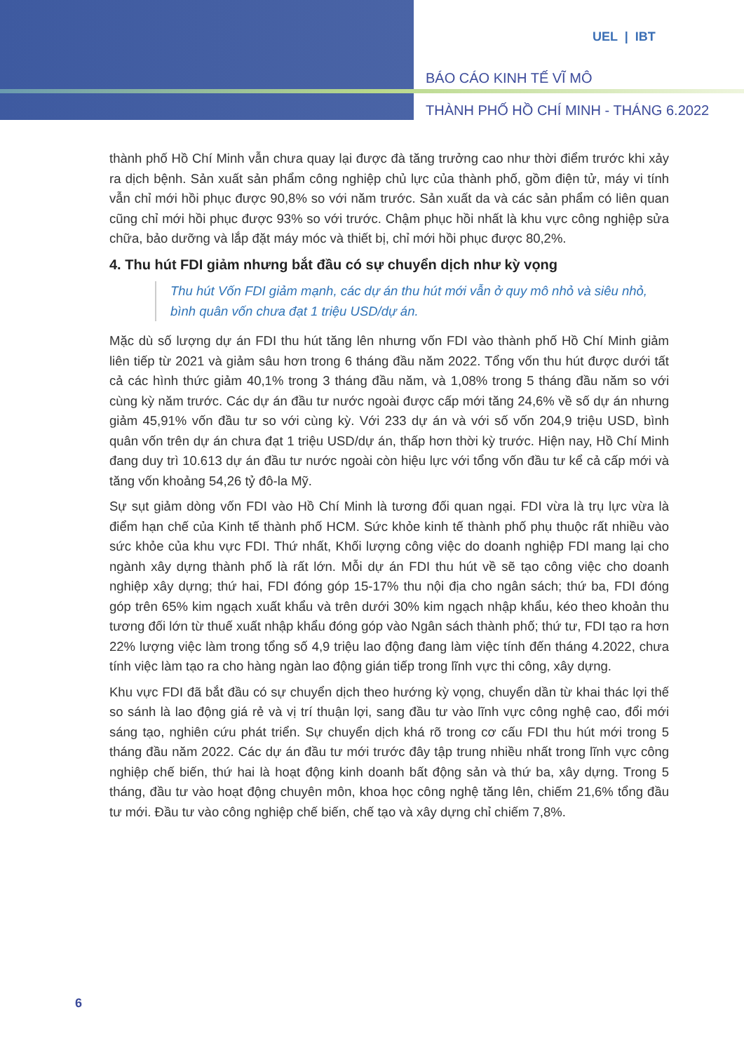UEL | IBT
BÁO CÁO KINH TẾ VĨ MÔ
THÀNH PHỐ HỒ CHÍ MINH - THÁNG 6.2022
thành phố Hồ Chí Minh vẫn chưa quay lại được đà tăng trưởng cao như thời điểm trước khi xảy ra dịch bệnh. Sản xuất sản phẩm công nghiệp chủ lực của thành phố, gồm điện tử, máy vi tính vẫn chỉ mới hồi phục được 90,8% so với năm trước. Sản xuất da và các sản phẩm có liên quan cũng chỉ mới hồi phục được 93% so với trước. Chậm phục hồi nhất là khu vực công nghiệp sửa chữa, bảo dưỡng và lắp đặt máy móc và thiết bị, chỉ mới hồi phục được 80,2%.
4. Thu hút FDI giảm nhưng bắt đầu có sự chuyển dịch như kỳ vọng
Thu hút Vốn FDI giảm mạnh, các dự án thu hút mới vẫn ở quy mô nhỏ và siêu nhỏ, bình quân vốn chưa đạt 1 triệu USD/dự án.
Mặc dù số lượng dự án FDI thu hút tăng lên nhưng vốn FDI vào thành phố Hồ Chí Minh giảm liên tiếp từ 2021 và giảm sâu hơn trong 6 tháng đầu năm 2022. Tổng vốn thu hút được dưới tất cả các hình thức giảm 40,1% trong 3 tháng đầu năm, và 1,08% trong 5 tháng đầu năm so với cùng kỳ năm trước. Các dự án đầu tư nước ngoài được cấp mới tăng 24,6% về số dự án nhưng giảm 45,91% vốn đầu tư so với cùng kỳ. Với 233 dự án và với số vốn 204,9 triệu USD, bình quân vốn trên dự án chưa đạt 1 triệu USD/dự án, thấp hơn thời kỳ trước. Hiện nay, Hồ Chí Minh đang duy trì 10.613 dự án đầu tư nước ngoài còn hiệu lực với tổng vốn đầu tư kể cả cấp mới và tăng vốn khoảng 54,26 tỷ đô-la Mỹ.
Sự sụt giảm dòng vốn FDI vào Hồ Chí Minh là tương đối quan ngại. FDI vừa là trụ lực vừa là điểm hạn chế của Kinh tế thành phố HCM. Sức khỏe kinh tế thành phố phụ thuộc rất nhiều vào sức khỏe của khu vực FDI. Thứ nhất, Khối lượng công việc do doanh nghiệp FDI mang lại cho ngành xây dựng thành phố là rất lớn. Mỗi dự án FDI thu hút về sẽ tạo công việc cho doanh nghiệp xây dựng; thứ hai, FDI đóng góp 15-17% thu nội địa cho ngân sách; thứ ba, FDI đóng góp trên 65% kim ngạch xuất khẩu và trên dưới 30% kim ngạch nhập khẩu, kéo theo khoản thu tương đối lớn từ thuế xuất nhập khẩu đóng góp vào Ngân sách thành phố; thứ tư, FDI tạo ra hơn 22% lượng việc làm trong tổng số 4,9 triệu lao động đang làm việc tính đến tháng 4.2022, chưa tính việc làm tạo ra cho hàng ngàn lao động gián tiếp trong lĩnh vực thi công, xây dựng.
Khu vực FDI đã bắt đầu có sự chuyển dịch theo hướng kỳ vọng, chuyển dần từ khai thác lợi thế so sánh là lao động giá rẻ và vị trí thuận lợi, sang đầu tư vào lĩnh vực công nghệ cao, đổi mới sáng tạo, nghiên cứu phát triển. Sự chuyển dịch khá rõ trong cơ cấu FDI thu hút mới trong 5 tháng đầu năm 2022. Các dự án đầu tư mới trước đây tập trung nhiều nhất trong lĩnh vực công nghiệp chế biến, thứ hai là hoạt động kinh doanh bất động sản và thứ ba, xây dựng. Trong 5 tháng, đầu tư vào hoạt động chuyên môn, khoa học công nghệ tăng lên, chiếm 21,6% tổng đầu tư mới. Đầu tư vào công nghiệp chế biến, chế tạo và xây dựng chỉ chiếm 7,8%.
6